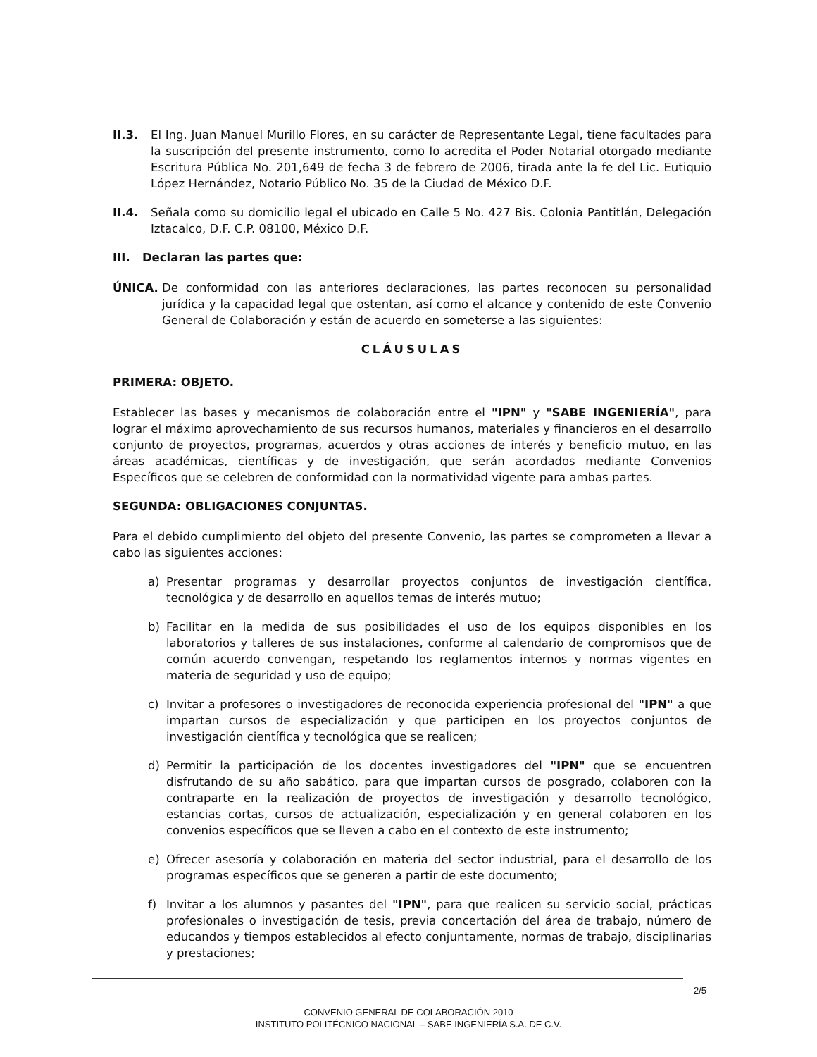II.3. El Ing. Juan Manuel Murillo Flores, en su carácter de Representante Legal, tiene facultades para la suscripción del presente instrumento, como lo acredita el Poder Notarial otorgado mediante Escritura Pública No. 201,649 de fecha 3 de febrero de 2006, tirada ante la fe del Lic. Eutiquio López Hernández, Notario Público No. 35 de la Ciudad de México D.F.
II.4. Señala como su domicilio legal el ubicado en Calle 5 No. 427 Bis. Colonia Pantitlán, Delegación Iztacalco, D.F. C.P. 08100, México D.F.
III. Declaran las partes que:
ÚNICA. De conformidad con las anteriores declaraciones, las partes reconocen su personalidad jurídica y la capacidad legal que ostentan, así como el alcance y contenido de este Convenio General de Colaboración y están de acuerdo en someterse a las siguientes:
CLÁUSULAS
PRIMERA: OBJETO.
Establecer las bases y mecanismos de colaboración entre el "IPN" y "SABE INGENIERÍA", para lograr el máximo aprovechamiento de sus recursos humanos, materiales y financieros en el desarrollo conjunto de proyectos, programas, acuerdos y otras acciones de interés y beneficio mutuo, en las áreas académicas, científicas y de investigación, que serán acordados mediante Convenios Específicos que se celebren de conformidad con la normatividad vigente para ambas partes.
SEGUNDA: OBLIGACIONES CONJUNTAS.
Para el debido cumplimiento del objeto del presente Convenio, las partes se comprometen a llevar a cabo las siguientes acciones:
a) Presentar programas y desarrollar proyectos conjuntos de investigación científica, tecnológica y de desarrollo en aquellos temas de interés mutuo;
b) Facilitar en la medida de sus posibilidades el uso de los equipos disponibles en los laboratorios y talleres de sus instalaciones, conforme al calendario de compromisos que de común acuerdo convengan, respetando los reglamentos internos y normas vigentes en materia de seguridad y uso de equipo;
c) Invitar a profesores o investigadores de reconocida experiencia profesional del "IPN" a que impartan cursos de especialización y que participen en los proyectos conjuntos de investigación científica y tecnológica que se realicen;
d) Permitir la participación de los docentes investigadores del "IPN" que se encuentren disfrutando de su año sabático, para que impartan cursos de posgrado, colaboren con la contraparte en la realización de proyectos de investigación y desarrollo tecnológico, estancias cortas, cursos de actualización, especialización y en general colaboren en los convenios específicos que se lleven a cabo en el contexto de este instrumento;
e) Ofrecer asesoría y colaboración en materia del sector industrial, para el desarrollo de los programas específicos que se generen a partir de este documento;
f) Invitar a los alumnos y pasantes del "IPN", para que realicen su servicio social, prácticas profesionales o investigación de tesis, previa concertación del área de trabajo, número de educandos y tiempos establecidos al efecto conjuntamente, normas de trabajo, disciplinarias y prestaciones;
2/5
CONVENIO GENERAL DE COLABORACIÓN 2010
INSTITUTO POLITÉCNICO NACIONAL – SABE INGENIERÍA S.A. DE C.V.